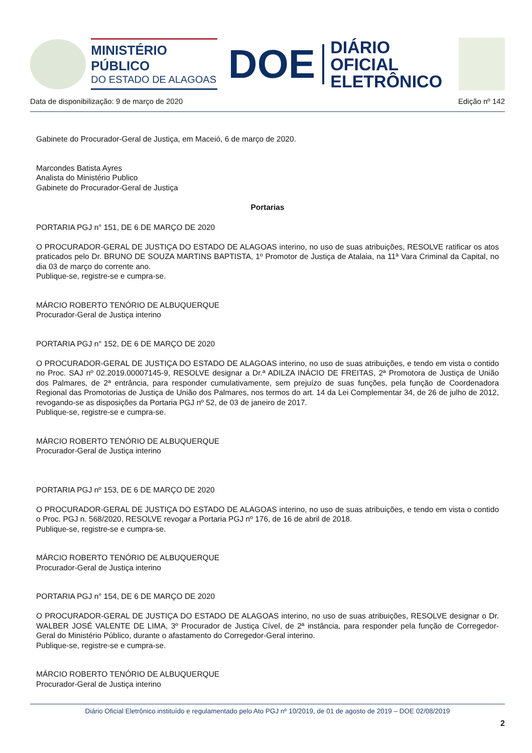MINISTÉRIO PÚBLICO
DO ESTADO DE ALAGOAS
DOE
DIÁRIO OFICIAL
ELETRÔNICO
Data de disponibilização: 9 de março de 2020 Edição nº 142
Gabinete do Procurador-Geral de Justiça, em Maceió, 6 de março de 2020.
Marcondes Batista Ayres
Analista do Ministério Publico
Gabinete do Procurador-Geral de Justiça
Portarias
PORTARIA PGJ n° 151, DE 6 DE MARÇO DE 2020
O PROCURADOR-GERAL DE JUSTIÇA DO ESTADO DE ALAGOAS interino, no uso de suas atribuições, RESOLVE ratificar os atos praticados pelo Dr. BRUNO DE SOUZA MARTINS BAPTISTA, 1º Promotor de Justiça de Atalaia, na 11ª Vara Criminal da Capital, no dia 03 de março do corrente ano.
Publique-se, registre-se e cumpra-se.
MÁRCIO ROBERTO TENÓRIO DE ALBUQUERQUE
Procurador-Geral de Justiça interino
PORTARIA PGJ n° 152, DE 6 DE MARÇO DE 2020
O PROCURADOR-GERAL DE JUSTIÇA DO ESTADO DE ALAGOAS interino, no uso de suas atribuições, e tendo em vista o contido no Proc. SAJ nº 02.2019.00007145-9, RESOLVE designar a Dr.ª ADILZA INÁCIO DE FREITAS, 2ª Promotora de Justiça de União dos Palmares, de 2ª entrância, para responder cumulativamente, sem prejuízo de suas funções, pela função de Coordenadora Regional das Promotorias de Justiça de União dos Palmares, nos termos do art. 14 da Lei Complementar 34, de 26 de julho de 2012, revogando-se as disposições da Portaria PGJ nº 52, de 03 de janeiro de 2017.
Publique-se, registre-se e cumpra-se.
MÁRCIO ROBERTO TENÓRIO DE ALBUQUERQUE
Procurador-Geral de Justiça interino
PORTARIA PGJ nº 153, DE 6 DE MARÇO DE 2020
O PROCURADOR-GERAL DE JUSTIÇA DO ESTADO DE ALAGOAS interino, no uso de suas atribuições, e tendo em vista o contido o Proc. PGJ n. 568/2020, RESOLVE revogar a Portaria PGJ nº 176, de 16 de abril de 2018.
Publique-se, registre-se e cumpra-se.
MÁRCIO ROBERTO TENÓRIO DE ALBUQUERQUE
Procurador-Geral de Justiça interino
PORTARIA PGJ n° 154, DE 6 DE MARÇO DE 2020
O PROCURADOR-GERAL DE JUSTIÇA DO ESTADO DE ALAGOAS interino, no uso de suas atribuições, RESOLVE designar o Dr. WALBER JOSÉ VALENTE DE LIMA, 3º Procurador de Justiça Cível, de 2ª instância, para responder pela função de Corregedor-Geral do Ministério Público, durante o afastamento do Corregedor-Geral interino.
Publique-se, registre-se e cumpra-se.
MÁRCIO ROBERTO TENÓRIO DE ALBUQUERQUE
Procurador-Geral de Justiça interino
Diário Oficial Eletrônico instituído e regulamentado pelo Ato PGJ nº 10/2019, de 01 de agosto de 2019 – DOE 02/08/2019
2